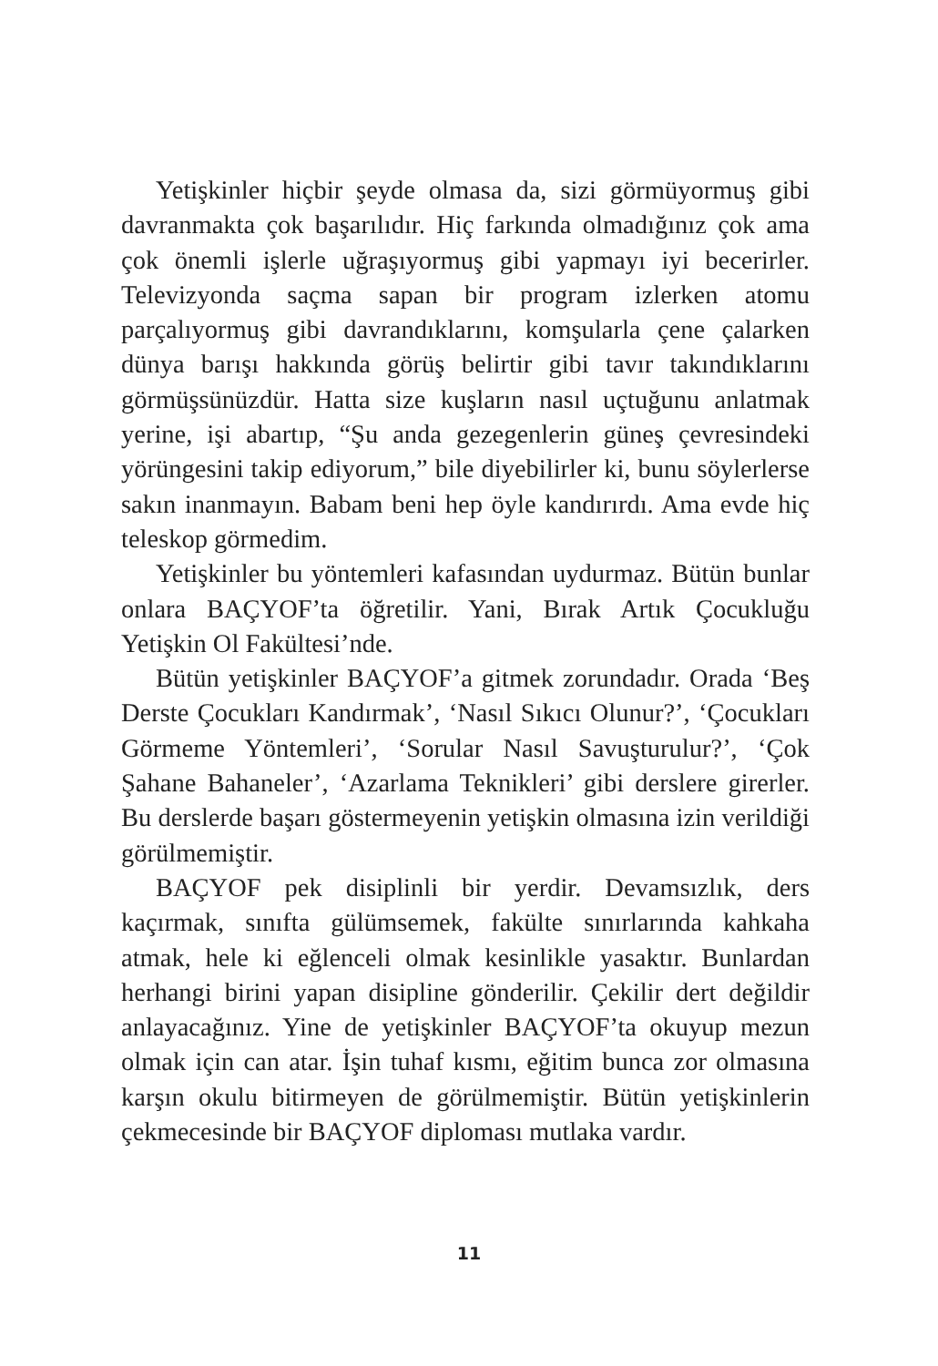Yetişkinler hiçbir şeyde olmasa da, sizi görmüyormuş gibi davranmakta çok başarılıdır. Hiç farkında olmadığınız çok ama çok önemli işlerle uğraşıyormuş gibi yapmayı iyi becerirler. Televizyonda saçma sapan bir program izlerken atomu parçalıyormuş gibi davrandıklarını, komşularla çene çalarken dünya barışı hakkında görüş belirtir gibi tavır takındıklarını görmüşsünüzdür. Hatta size kuşların nasıl uçtuğunu anlatmak yerine, işi abartıp, “Şu anda gezegenlerin güneş çevresindeki yörüngesini takip ediyorum,” bile diyebilirler ki, bunu söylerlerse sakın inanmayın. Babam beni hep öyle kandırırdı. Ama evde hiç teleskop görmedim.
Yetişkinler bu yöntemleri kafasından uydurmaz. Bütün bunlar onlara BAÇYOF’ta öğretilir. Yani, Bırak Artık Çocukluğu Yetişkin Ol Fakültesi’nde.
Bütün yetişkinler BAÇYOF’a gitmek zorundadır. Orada ‘Beş Derste Çocukları Kandırmak’, ‘Nasıl Sıkıcı Olunur?’, ‘Çocukları Görmeme Yöntemleri’, ‘Sorular Nasıl Savuşturulur?’, ‘Çok Şahane Bahaneler’, ‘Azarlama Teknikleri’ gibi derslere girerler. Bu derslerde başarı göstermeyenin yetişkin olmasına izin verildiği görülmemiştir.
BAÇYOF pek disiplinli bir yerdir. Devamsızlık, ders kaçırmak, sınıfta gülümsemek, fakülte sınırlarında kahkaha atmak, hele ki eğlenceli olmak kesinlikle yasaktır. Bunlardan herhangi birini yapan disipline gönderilir. Çekilir dert değildir anlayacağınız. Yine de yetişkinler BAÇYOF’ta okuyup mezun olmak için can atar. İşin tuhaf kısmı, eğitim bunca zor olmasına karşın okulu bitirmeyen de görülmemiştir. Bütün yetişkinlerin çekmecesinde bir BAÇYOF diploması mutlaka vardır.
11